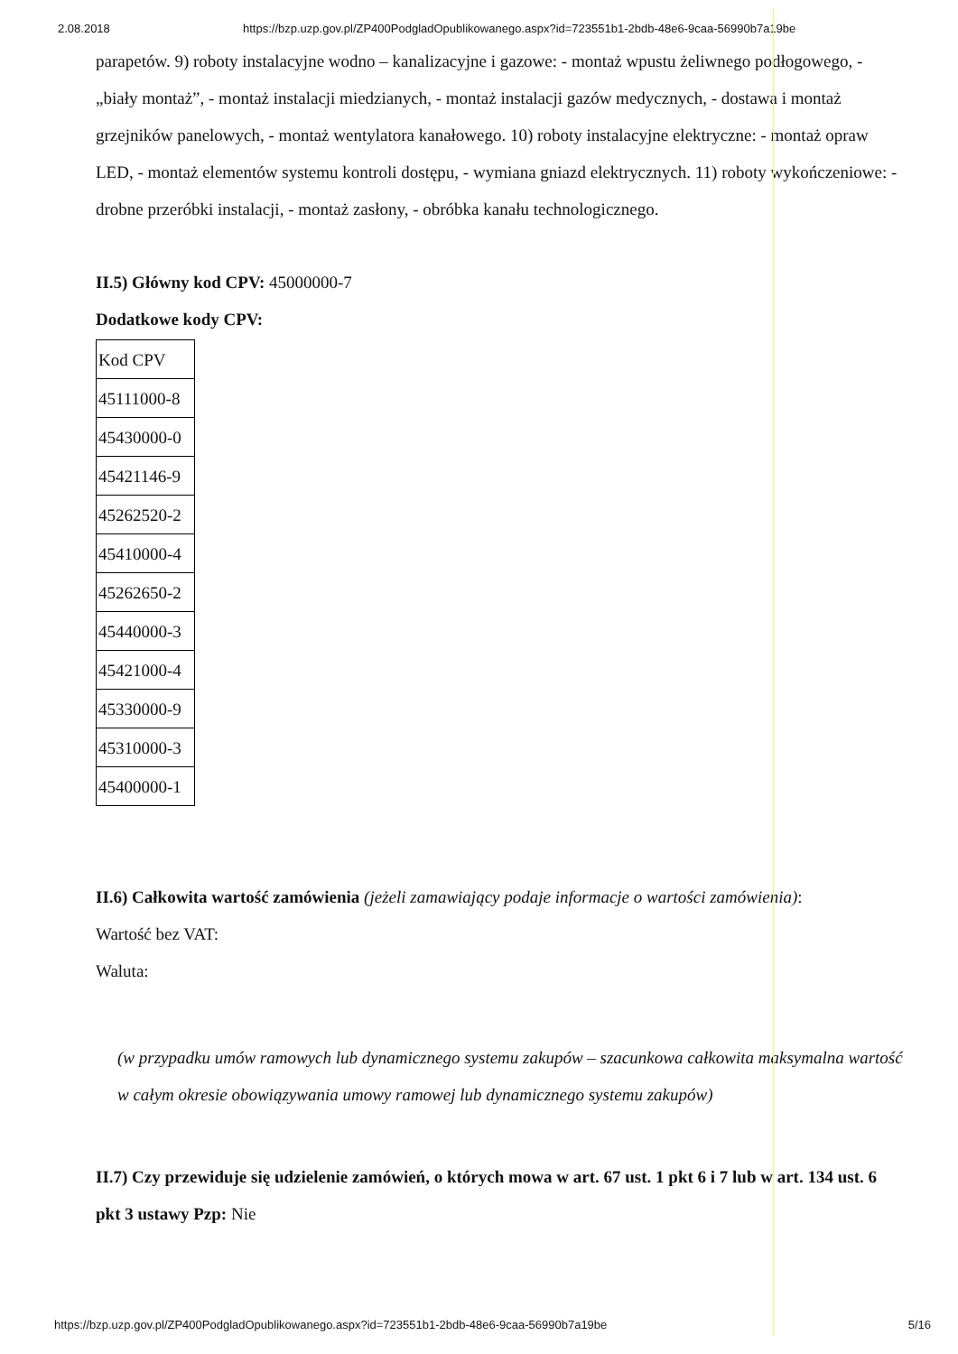2.08.2018 https://bzp.uzp.gov.pl/ZP400PodgladOpublikowanego.aspx?id=723551b1-2bdb-48e6-9caa-56990b7a19be
parapetów. 9) roboty instalacyjne wodno – kanalizacyjne i gazowe: - montaż wpustu żeliwnego podłogowego, - „biały montaż”, - montaż instalacji miedzianych, - montaż instalacji gazów medycznych, - dostawa i montaż grzejników panelowych, - montaż wentylatora kanałowego. 10) roboty instalacyjne elektryczne: - montaż opraw LED, - montaż elementów systemu kontroli dostępu, - wymiana gniazd elektrycznych. 11) roboty wykończeniowe: - drobne przeróbki instalacji, - montaż zasłony, - obróbka kanału technologicznego.
II.5) Główny kod CPV: 45000000-7
Dodatkowe kody CPV:
| Kod CPV |
| 45111000-8 |
| 45430000-0 |
| 45421146-9 |
| 45262520-2 |
| 45410000-4 |
| 45262650-2 |
| 45440000-3 |
| 45421000-4 |
| 45330000-9 |
| 45310000-3 |
| 45400000-1 |
II.6) Całkowita wartość zamówienia (jeżeli zamawiający podaje informacje o wartości zamówienia):
Wartość bez VAT:
Waluta:
(w przypadku umów ramowych lub dynamicznego systemu zakupów – szacunkowa całkowita maksymalna wartość w całym okresie obowiązywania umowy ramowej lub dynamicznego systemu zakupów)
II.7) Czy przewiduje się udzielenie zamówień, o których mowa w art. 67 ust. 1 pkt 6 i 7 lub w art. 134 ust. 6 pkt 3 ustawy Pzp: Nie
https://bzp.uzp.gov.pl/ZP400PodgladOpublikowanego.aspx?id=723551b1-2bdb-48e6-9caa-56990b7a19be 5/16